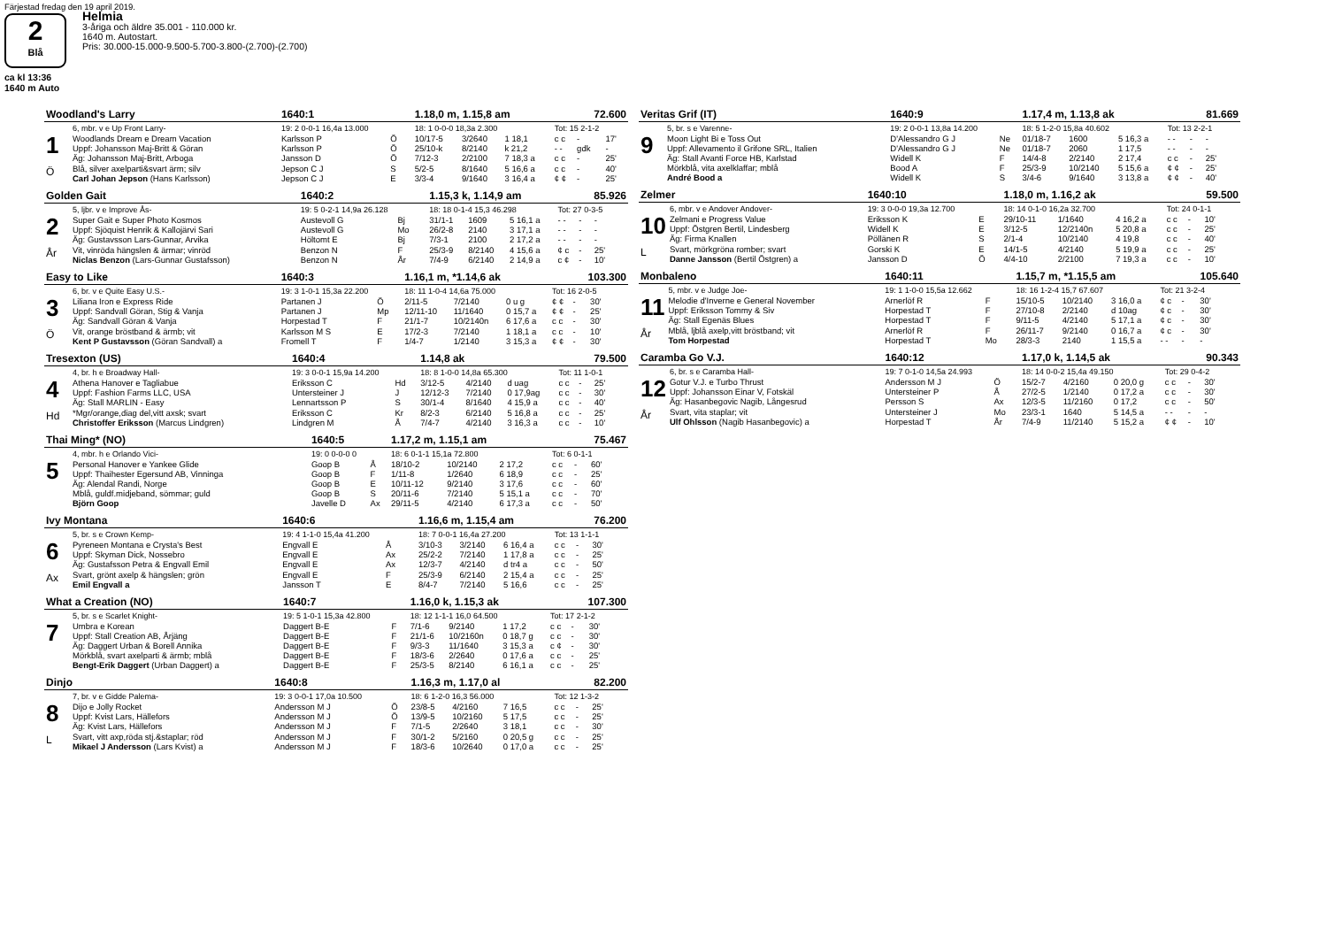Färjestad fredag den 19 april 2019.
2
Blå
Helmia
3-åriga och äldre 35.001 - 110.000 kr.
1640 m. Autostart.
Pris: 30.000-15.000-9.500-5.700-3.800-(2.700)-(2.700)
ca kl 13:36
1640 m Auto
| Woodland's Larry | | 1640:1 | | 1.18,0 m, 1.15,8 am | | | | 72.600 | |
| | 6, mbr. v e Up Front Larry- | 19: 2 0-0-1 16,4a 13.000 | | 18: 1 0-0-0 18,3a 2.300 | | | Tot: 15 2-1-2 | | |
| 1 Ö | Woodlands Dream e Dream Vacation | Karlsson P | Ö | 10/17-5 | 3/2640 | 1 18,1 | c c | - | 17' |
| | Uppf: Johansson Maj-Britt & Göran | Karlsson P | Ö | 25/10-k | 8/2140 | k 21,2 | - - | gdk | - |
| | Äg: Johansson Maj-Britt, Arboga | Jansson D | Ö | 7/12-3 | 2/2100 | 7 18,3 a | c c | - | 25' |
| | Blå, silver axelparti&svart ärm; silv | Jepson C J | S | 5/2-5 | 8/1640 | 5 16,6 a | c c | - | 40' |
| | Carl Johan Jepson (Hans Karlsson) | Jepson C J | E | 3/3-4 | 9/1640 | 3 16,4 a | ¢ ¢ | - | 25' |
| Golden Gait | | 1640:2 | | 1.15,3 k, 1.14,9 am | | | | 85.926 | |
| | 5, ljbr. v e Improve Ås- | 19: 5 0-2-1 14,9a 26.128 | | 18: 18 0-1-4 15,3 46.298 | | | Tot: 27 0-3-5 | | |
| 2 År | Super Gait e Super Photo Kosmos | Austevoll G | Bj | 31/1-1 | 1609 | 5 16,1 a | - - | - | - |
| | Uppf: Sjöquist Henrik & Kallojärvi Sari | Austevoll G | Mo | 26/2-8 | 2140 | 3 17,1 a | - - | - | - |
| | Äg: Gustavsson Lars-Gunnar, Arvika | Höltomt E | Bj | 7/3-1 | 2100 | 2 17,2 a | - - | - | - |
| | Vit, vinröda hängslen & ärmar; vinröd | Benzon N | F | 25/3-9 | 8/2140 | 4 15,6 a | ¢ c | - | 25' |
| | Niclas Benzon (Lars-Gunnar Gustafsson) | Benzon N | År | 7/4-9 | 6/2140 | 2 14,9 a | c ¢ | - | 10' |
| Easy to Like | | 1640:3 | | 1.16,1 m, *1.14,6 ak | | | | 103.300 | |
| | 6, br. v e Quite Easy U.S.- | 19: 3 1-0-1 15,3a 22.200 | | 18: 11 1-0-4 14,6a 75.000 | | | Tot: 16 2-0-5 | | |
| 3 Ö | Liliana Iron e Express Ride | Partanen J | Ö | 2/11-5 | 7/2140 | 0 u g | ¢ ¢ | - | 30' |
| | Uppf: Sandvall Göran, Stig & Vanja | Partanen J | Mp | 12/11-10 | 11/1640 | 0 15,7 a | ¢ ¢ | - | 25' |
| | Äg: Sandvall Göran & Vanja | Horpestad T | F | 21/1-7 | 10/2140n | 6 17,6 a | c c | - | 30' |
| | Vit, orange bröstband & ärmb; vit | Karlsson M S | E | 17/2-3 | 7/2140 | 1 18,1 a | c c | - | 10' |
| | Kent P Gustavsson (Göran Sandvall) a | Fromell T | F | 1/4-7 | 1/2140 | 3 15,3 a | ¢ ¢ | - | 30' |
| Tresexton (US) | | 1640:4 | | 1.14,8 ak | | | | 79.500 | |
| | 4, br. h e Broadway Hall- | 19: 3 0-0-1 15,9a 14.200 | | 18: 8 1-0-0 14,8a 65.300 | | | Tot: 11 1-0-1 | | |
| 4 Hd | Athena Hanover e Tagliabue | Eriksson C | Hd | 3/12-5 | 4/2140 | d uag | c c | - | 25' |
| | Uppf: Fashion Farms LLC, USA | Untersteiner J | J | 12/12-3 | 7/2140 | 0 17,9ag | c c | - | 30' |
| | Äg: Stall MARLIN - Easy | Lennartsson P | S | 30/1-4 | 8/1640 | 4 15,9 a | c c | - | 40' |
| | *Mgr/orange,diag del,vitt axsk; svart | Eriksson C | Kr | 8/2-3 | 6/2140 | 5 16,8 a | c c | - | 25' |
| | Christoffer Eriksson (Marcus Lindgren) | Lindgren M | Å | 7/4-7 | 4/2140 | 3 16,3 a | c c | - | 10' |
| Thai Ming* (NO) | | 1640:5 | | 1.17,2 m, 1.15,1 am | | | | 75.467 | |
| | 4, mbr. h e Orlando Vici- | 19: 0 0-0-0 0 | | 18: 6 0-1-1 15,1a 72.800 | | | Tot: 6 0-1-1 | | |
| 5 | Personal Hanover e Yankee Glide | Goop B | Å | 18/10-2 | 10/2140 | 2 17,2 | c c | - | 60' |
| | Uppf: Thaihester Egersund AB, Vinninga | Goop B | F | 1/11-8 | 1/2640 | 6 18,9 | c c | - | 25' |
| | Äg: Alendal Randi, Norge | Goop B | E | 10/11-12 | 9/2140 | 3 17,6 | c c | - | 60' |
| | Mblå, guldf.midjeband, sömmar; guld | Goop B | S | 20/11-6 | 7/2140 | 5 15,1 a | c c | - | 70' |
| | Björn Goop | Javelle D | Ax | 29/11-5 | 4/2140 | 6 17,3 a | c c | - | 50' |
| Ivy Montana | | 1640:6 | | 1.16,6 m, 1.15,4 am | | | | 76.200 | |
| | 5, br. s e Crown Kemp- | 19: 4 1-1-0 15,4a 41.200 | | 18: 7 0-0-1 16,4a 27.200 | | | Tot: 13 1-1-1 | | |
| 6 Ax | Pyreneen Montana e Crysta's Best | Engvall E | Å | 3/10-3 | 3/2140 | 6 16,4 a | c c | - | 30' |
| | Uppf: Skyman Dick, Nossebro | Engvall E | Ax | 25/2-2 | 7/2140 | 1 17,8 a | c c | - | 25' |
| | Äg: Gustafsson Petra & Engvall Emil | Engvall E | Ax | 12/3-7 | 4/2140 | d tr4 a | c c | - | 50' |
| | Svart, grönt axelp & hängslen; grön | Engvall E | F | 25/3-9 | 6/2140 | 2 15,4 a | c c | - | 25' |
| | Emil Engvall a | Jansson T | E | 8/4-7 | 7/2140 | 5 16,6 | c c | - | 25' |
| What a Creation (NO) | | 1640:7 | | 1.16,0 k, 1.15,3 ak | | | | 107.300 | |
| | 5, br. s e Scarlet Knight- | 19: 5 1-0-1 15,3a 42.800 | | 18: 12 1-1-1 16,0 64.500 | | | Tot: 17 2-1-2 | | |
| 7 | Umbra e Korean | Daggert B-E | F | 7/1-6 | 9/2140 | 1 17,2 | c c | - | 30' |
| | Uppf: Stall Creation AB, Årjäng | Daggert B-E | F | 21/1-6 | 10/2160n | 0 18,7 g | c c | - | 30' |
| | Äg: Daggert Urban & Borell Annika | Daggert B-E | F | 9/3-3 | 11/1640 | 3 15,3 a | c ¢ | - | 30' |
| | Mörkblå, svart axelparti & ärmb; mblå | Daggert B-E | F | 18/3-6 | 2/2640 | 0 17,6 a | c c | - | 25' |
| | Bengt-Erik Daggert (Urban Daggert) a | Daggert B-E | F | 25/3-5 | 8/2140 | 6 16,1 a | c c | - | 25' |
| Dinjo | | 1640:8 | | 1.16,3 m, 1.17,0 al | | | | 82.200 | |
| | 7, br. v e Gidde Palema- | 19: 3 0-0-1 17,0a 10.500 | | 18: 6 1-2-0 16,3 56.000 | | | Tot: 12 1-3-2 | | |
| 8 L | Dijo e Jolly Rocket | Andersson M J | Ö | 23/8-5 | 4/2160 | 7 16,5 | c c | - | 25' |
| | Uppf: Kvist Lars, Hällefors | Andersson M J | Ö | 13/9-5 | 10/2160 | 5 17,5 | c c | - | 25' |
| | Äg: Kvist Lars, Hällefors | Andersson M J | F | 7/1-5 | 2/2640 | 3 18,1 | c c | - | 30' |
| | Svart, vitt axp,röda stj.&staplar; röd | Andersson M J | F | 30/1-2 | 5/2160 | 0 20,5 g | c c | - | 25' |
| | Mikael J Andersson (Lars Kvist) a | Andersson M J | F | 18/3-6 | 10/2640 | 0 17,0 a | c c | - | 25' |
| Veritas Grif (IT) | | 1640:9 | | 1.17,4 m, 1.13,8 ak | | | | 81.669 | |
| | 5, br. s e Varenne- | 19: 2 0-0-1 13,8a 14.200 | | 18: 5 1-2-0 15,8a 40.602 | | | Tot: 13 2-2-1 | | |
| 9 | Moon Light Bi e Toss Out | D'Alessandro G J | Ne | 01/18-7 | 1600 | 5 16,3 a | - - | - | - |
| | Uppf: Allevamento il Grifone SRL, Italien | D'Alessandro G J | Ne | 01/18-7 | 2060 | 1 17,5 | - - | - | - |
| | Äg: Stall Avanti Force HB, Karlstad | Widell K | F | 14/4-8 | 2/2140 | 2 17,4 | c c | - | 25' |
| | Mörkblå, vita axelklaffar; mblå | Bood A | F | 25/3-9 | 10/2140 | 5 15,6 a | ¢ ¢ | - | 25' |
| | André Bood a | Widell K | S | 3/4-6 | 9/1640 | 3 13,8 a | ¢ ¢ | - | 40' |
| Zelmer | | 1640:10 | | 1.18,0 m, 1.16,2 ak | | | | 59.500 | |
| | 6, mbr. v e Andover Andover- | 19: 3 0-0-0 19,3a 12.700 | | 18: 14 0-1-0 16,2a 32.700 | | | Tot: 24 0-1-1 | | |
| 10 L | Zelmani e Progress Value | Eriksson K | E | 29/10-11 | 1/1640 | 4 16,2 a | c c | - | 10' |
| | Uppf: Östgren Bertil, Lindesberg | Widell K | E | 3/12-5 | 12/2140n | 5 20,8 a | c c | - | 25' |
| | Äg: Firma Knallen | Pöllänen R | S | 2/1-4 | 10/2140 | 4 19,8 | c c | - | 40' |
| | Svart, mörkgröna romber; svart | Gorski K | E | 14/1-5 | 4/2140 | 5 19,9 a | c c | - | 25' |
| | Danne Jansson (Bertil Östgren) a | Jansson D | Ö | 4/4-10 | 2/2100 | 7 19,3 a | c c | - | 10' |
| Monbaleno | | 1640:11 | | 1.15,7 m, *1.15,5 am | | | | 105.640 | |
| | 5, mbr. v e Judge Joe- | 19: 1 1-0-0 15,5a 12.662 | | 18: 16 1-2-4 15,7 67.607 | | | Tot: 21 3-2-4 | | |
| 11 År | Melodie d'Inverne e General November | Arnerlöf R | F | 15/10-5 | 10/2140 | 3 16,0 a | ¢ c | - | 30' |
| | Uppf: Eriksson Tommy & Siv | Horpestad T | F | 27/10-8 | 2/2140 | d 10ag | ¢ c | - | 30' |
| | Äg: Stall Egenäs Blues | Horpestad T | F | 9/11-5 | 4/2140 | 5 17,1 a | ¢ c | - | 30' |
| | Mblå, ljblå axelp,vitt bröstband; vit | Arnerlöf R | F | 26/11-7 | 9/2140 | 0 16,7 a | ¢ c | - | 30' |
| | Tom Horpestad | Horpestad T | Mo | 28/3-3 | 2140 | 1 15,5 a | - - | - | - |
| Caramba Go V.J. | | 1640:12 | | 1.17,0 k, 1.14,5 ak | | | | 90.343 | |
| | 6, br. s e Caramba Hall- | 19: 7 0-1-0 14,5a 24.993 | | 18: 14 0-0-2 15,4a 49.150 | | | Tot: 29 0-4-2 | | |
| 12 År | Gotur V.J. e Turbo Thrust | Andersson M J | Ö | 15/2-7 | 4/2160 | 0 20,0 g | c c | - | 30' |
| | Uppf: Johansson Einar V, Fotskäl | Untersteiner P | Å | 27/2-5 | 1/2140 | 0 17,2 a | c c | - | 30' |
| | Äg: Hasanbegovic Nagib, Långesrud | Persson S | Ax | 12/3-5 | 11/2160 | 0 17,2 | c c | - | 50' |
| | Svart, vita staplar; vit | Untersteiner J | Mo | 23/3-1 | 1640 | 5 14,5 a | - - | - | - |
| | Ulf Ohlsson (Nagib Hasanbegovic) a | Horpestad T | År | 7/4-9 | 11/2140 | 5 15,2 a | ¢ ¢ | - | 10' |